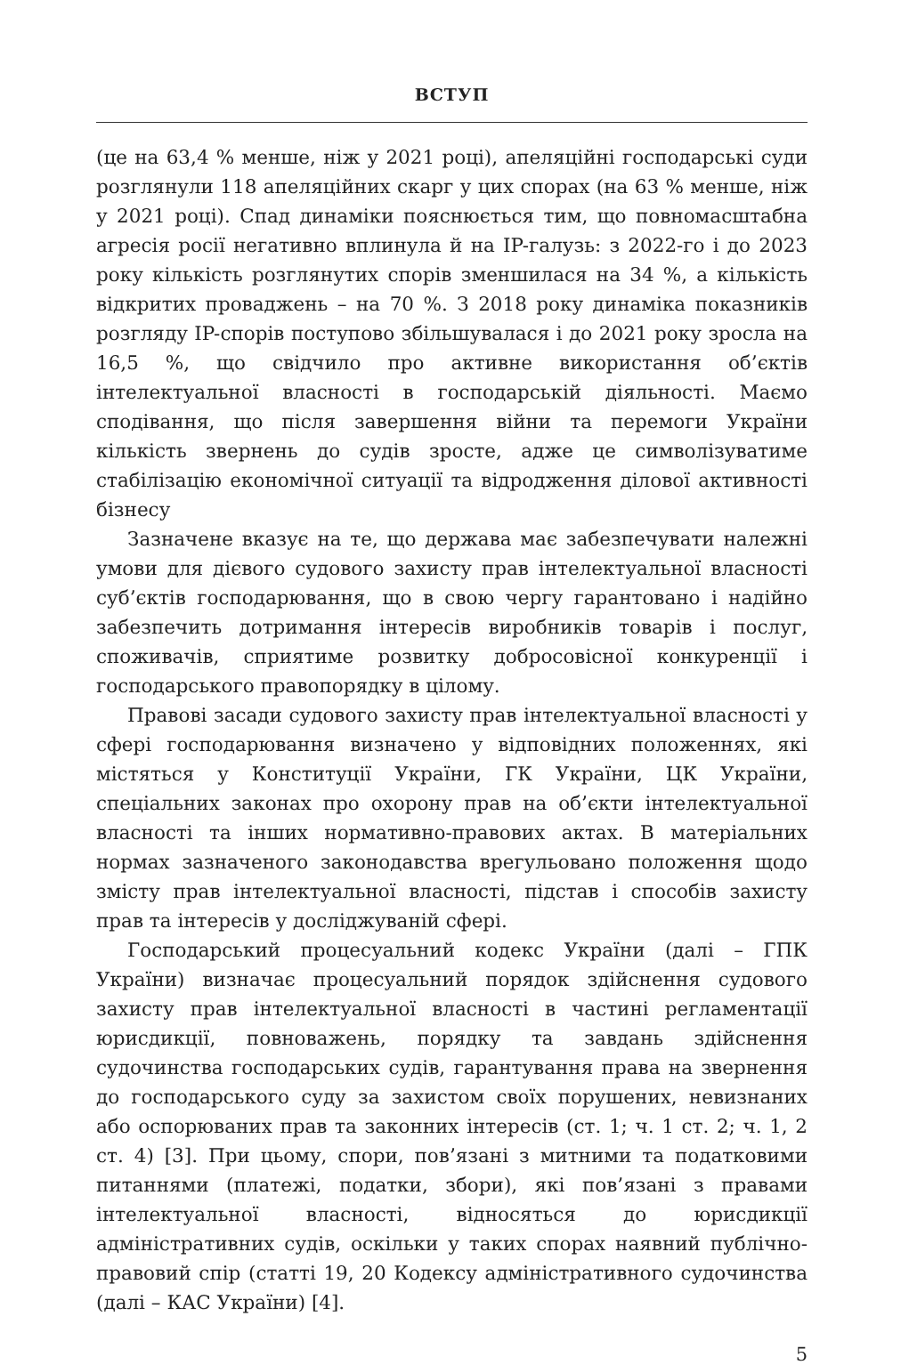ВСТУП
(це на 63,4 % менше, ніж у 2021 році), апеляційні господарські суди розглянули 118 апеляційних скарг у цих спорах (на 63 % менше, ніж у 2021 році). Спад динаміки пояснюється тим, що повномасштабна агресія росії негативно вплинула й на IP-галузь: з 2022-го і до 2023 року кількість розглянутих спорів зменшилася на 34 %, а кількість відкритих проваджень – на 70 %. З 2018 року динаміка показників розгляду IP-спорів поступово збільшувалася і до 2021 року зросла на 16,5 %, що свідчило про активне використання об’єктів інтелектуальної власності в господарській діяльності. Маємо сподівання, що після завершення війни та перемоги України кількість звернень до судів зросте, адже це символізуватиме стабілізацію економічної ситуації та відродження ділової активності бізнесу
Зазначене вказує на те, що держава має забезпечувати належні умови для дієвого судового захисту прав інтелектуальної власності суб’єктів господарювання, що в свою чергу гарантовано і надійно забезпечить дотримання інтересів виробників товарів і послуг, споживачів, сприятиме розвитку добросовісної конкуренції і господарського правопорядку в цілому.
Правові засади судового захисту прав інтелектуальної власності у сфері господарювання визначено у відповідних положеннях, які містяться у Конституції України, ГК України, ЦК України, спеціальних законах про охорону прав на об’єкти інтелектуальної власності та інших нормативно-правових актах. В матеріальних нормах зазначеного законодавства врегульовано положення щодо змісту прав інтелектуальної власності, підстав і способів захисту прав та інтересів у досліджуваній сфері.
Господарський процесуальний кодекс України (далі – ГПК України) визначає процесуальний порядок здійснення судового захисту прав інтелектуальної власності в частині регламентації юрисдикції, повноважень, порядку та завдань здійснення судочинства господарських судів, гарантування права на звернення до господарського суду за захистом своїх порушених, невизнаних або оспорюваних прав та законних інтересів (ст. 1; ч. 1 ст. 2; ч. 1, 2 ст. 4) [3]. При цьому, спори, пов’язані з митними та податковими питаннями (платежі, податки, збори), які пов’язані з правами інтелектуальної власності, відносяться до юрисдикції адміністративних судів, оскільки у таких спорах наявний публічно-правовий спір (статті 19, 20 Кодексу адміністративного судочинства (далі – КАС України) [4].
5